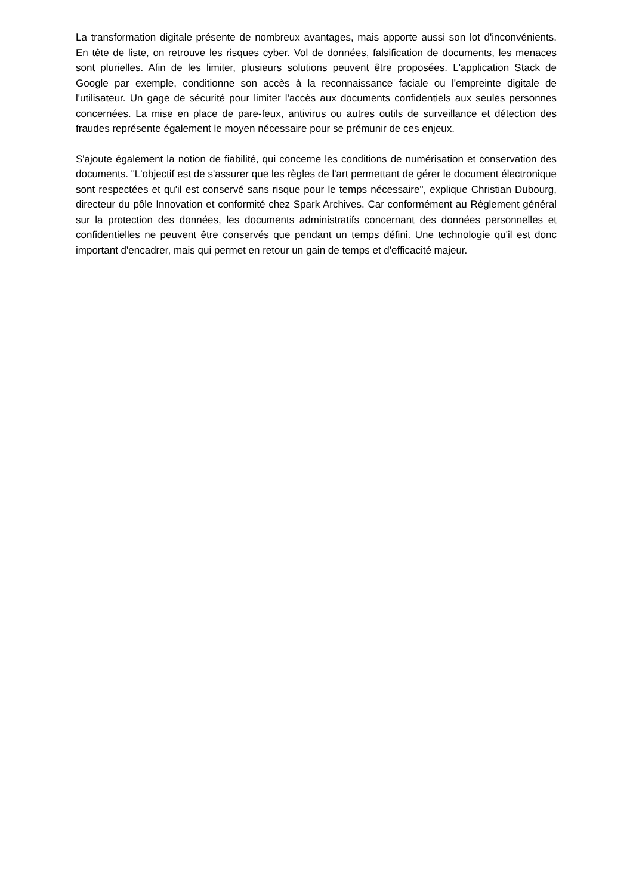La transformation digitale présente de nombreux avantages, mais apporte aussi son lot d'inconvénients. En tête de liste, on retrouve les risques cyber. Vol de données, falsification de documents, les menaces sont plurielles. Afin de les limiter, plusieurs solutions peuvent être proposées. L'application Stack de Google par exemple, conditionne son accès à la reconnaissance faciale ou l'empreinte digitale de l'utilisateur. Un gage de sécurité pour limiter l'accès aux documents confidentiels aux seules personnes concernées. La mise en place de pare-feux, antivirus ou autres outils de surveillance et détection des fraudes représente également le moyen nécessaire pour se prémunir de ces enjeux.
S'ajoute également la notion de fiabilité, qui concerne les conditions de numérisation et conservation des documents. "L'objectif est de s'assurer que les règles de l'art permettant de gérer le document électronique sont respectées et qu'il est conservé sans risque pour le temps nécessaire", explique Christian Dubourg, directeur du pôle Innovation et conformité chez Spark Archives. Car conformément au Règlement général sur la protection des données, les documents administratifs concernant des données personnelles et confidentielles ne peuvent être conservés que pendant un temps défini. Une technologie qu'il est donc important d'encadrer, mais qui permet en retour un gain de temps et d'efficacité majeur.